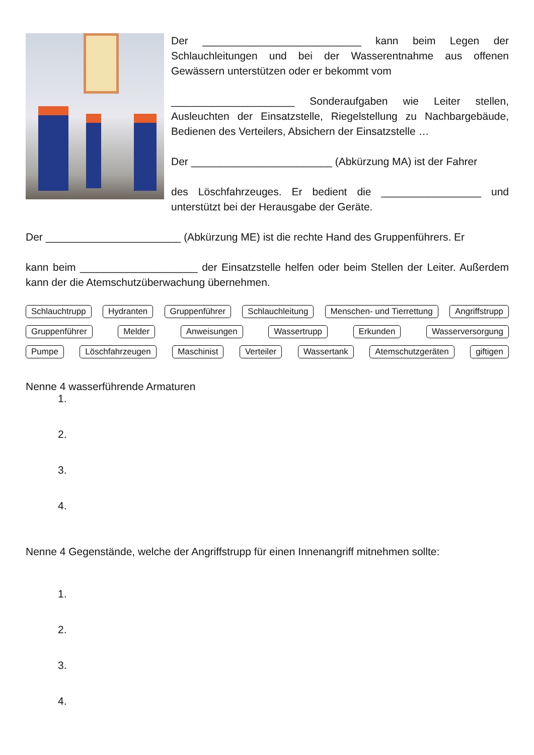Der ___________________________ kann beim Legen der Schlauchleitungen und bei der Wasserentnahme aus offenen Gewässern unterstützen oder er bekommt vom
_____________________ Sonderaufgaben wie Leiter stellen, Ausleuchten der Einsatzstelle, Riegelstellung zu Nachbargebäude, Bedienen des Verteilers, Absichern der Einsatzstelle …
Der ________________________ (Abkürzung MA) ist der Fahrer
des Löschfahrzeuges. Er bedient die _________________ und unterstützt bei der Herausgabe der Geräte.
Der _______________________ (Abkürzung ME) ist die rechte Hand des Gruppenführers. Er
kann beim ____________________ der Einsatzstelle helfen oder beim Stellen der Leiter. Außerdem kann der die Atemschutzüberwachung übernehmen.
Schlauchtrupp Hydranten Gruppenführer Schlauchleitung Menschen- und Tierrettung Angriffstrupp
Gruppenführer Melder Anweisungen Wassertrupp Erkunden Wasserversorgung
Pumpe Löschfahrzeugen Maschinist Verteiler Wassertank Atemschutzgeräten giftigen
Nenne 4 wasserführende Armaturen
1.
2.
3.
4.
Nenne 4 Gegenstände, welche der Angriffstrupp für einen Innenangriff mitnehmen sollte:
1.
2.
3.
4.